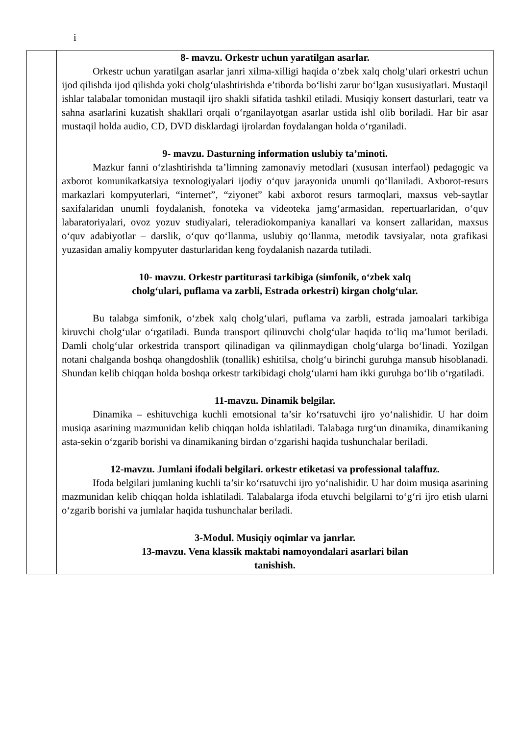i
| | 8- mavzu. Orkestr uchun yaratilgan asarlar. Orkestr uchun yaratilgan asarlar janri xilma-xilligi haqida o‘zbek xalq cholg‘ulari orkestri uchun ijod qilishda ijod qilishda yoki cholg‘ulashtirishda e’tiborda bo‘lishi zarur bo‘lgan xususiyatlari. Mustaqil ishlar talabalar tomonidan mustaqil ijro shakli sifatida tashkil etiladi. Musiqiy konsert dasturlari, teatr va sahna asarlarini kuzatish shakllari orqali o‘rganilayotgan asarlar ustida ishl olib boriladi. Har bir asar mustaqil holda audio, CD, DVD disklardagi ijrolardan foydalangan holda o‘rganiladi. 9- mavzu. Dasturning information uslubiy ta’minoti. Mazkur fanni o‘zlashtirishda ta’limning zamonaviy metodlari (xususan interfaol) pedagogic va axborot komunikatkatsiya texnologiyalari ijodiy o‘quv jarayonida unumli qo‘llaniladi. Axborot-resurs markazlari kompyuterlari, “internet”, “ziyonet” kabi axborot resurs tarmoqlari, maxsus veb-saytlar saxifalaridan unumli foydalanish, fonoteka va videoteka jamg‘armasidan, repertuarlaridan, o‘quv labaratoriyalari, ovoz yozuv studiyalari, teleradiokompaniya kanallari va konsert zallaridan, maxsus o‘quv adabiyotlar – darslik, o‘quv qo‘llanma, uslubiy qo‘llanma, metodik tavsiyalar, nota grafikasi yuzasidan amaliy kompyuter dasturlaridan keng foydalanish nazarda tutiladi. 10- mavzu. Orkestr partiturasi tarkibiga (simfonik, o‘zbek xalq cholg‘ulari, puflama va zarbli, Estrada orkestri) kirgan cholg‘ular. Bu talabga simfonik, o‘zbek xalq cholg‘ulari, puflama va zarbli, estrada jamoalari tarkibiga kiruvchi cholg‘ular o‘rgatiladi. Bunda transport qilinuvchi cholg‘ular haqida to‘liq ma’lumot beriladi. Damli cholg‘ular orkestrida transport qilinadigan va qilinmaydigan cholg‘ularga bo‘linadi. Yozilgan notani chalganda boshqa ohangdoshlik (tonallik) eshitilsa, cholg‘u birinchi guruhga mansub hisoblanadi. Shundan kelib chiqqan holda boshqa orkestr tarkibidagi cholg‘ularni ham ikki guruhga bo‘lib o‘rgatiladi. 11-mavzu. Dinamik belgilar. Dinamika – eshituvchiga kuchli emotsional ta’sir ko‘rsatuvchi ijro yo‘nalishidir. U har doim musiqa asarining mazmunidan kelib chiqqan holda ishlatiladi. Talabaga turg‘un dinamika, dinamikaning asta-sekin o‘zgarib borishi va dinamikaning birdan o‘zgarishi haqida tushunchalar beriladi. 12-mavzu. Jumlani ifodali belgilari. orkestr etiketasi va professional talaffuz. Ifoda belgilari jumlaning kuchli ta’sir ko‘rsatuvchi ijro yo‘nalishidir. U har doim musiqa asarining mazmunidan kelib chiqqan holda ishlatiladi. Talabalarga ifoda etuvchi belgilarni to‘g‘ri ijro etish ularni o‘zgarib borishi va jumlalar haqida tushunchalar beriladi. 3-Modul. Musiqiy oqimlar va janrlar. 13-mavzu. Vena klassik maktabi namoyondalari asarlari bilan tanishish. |